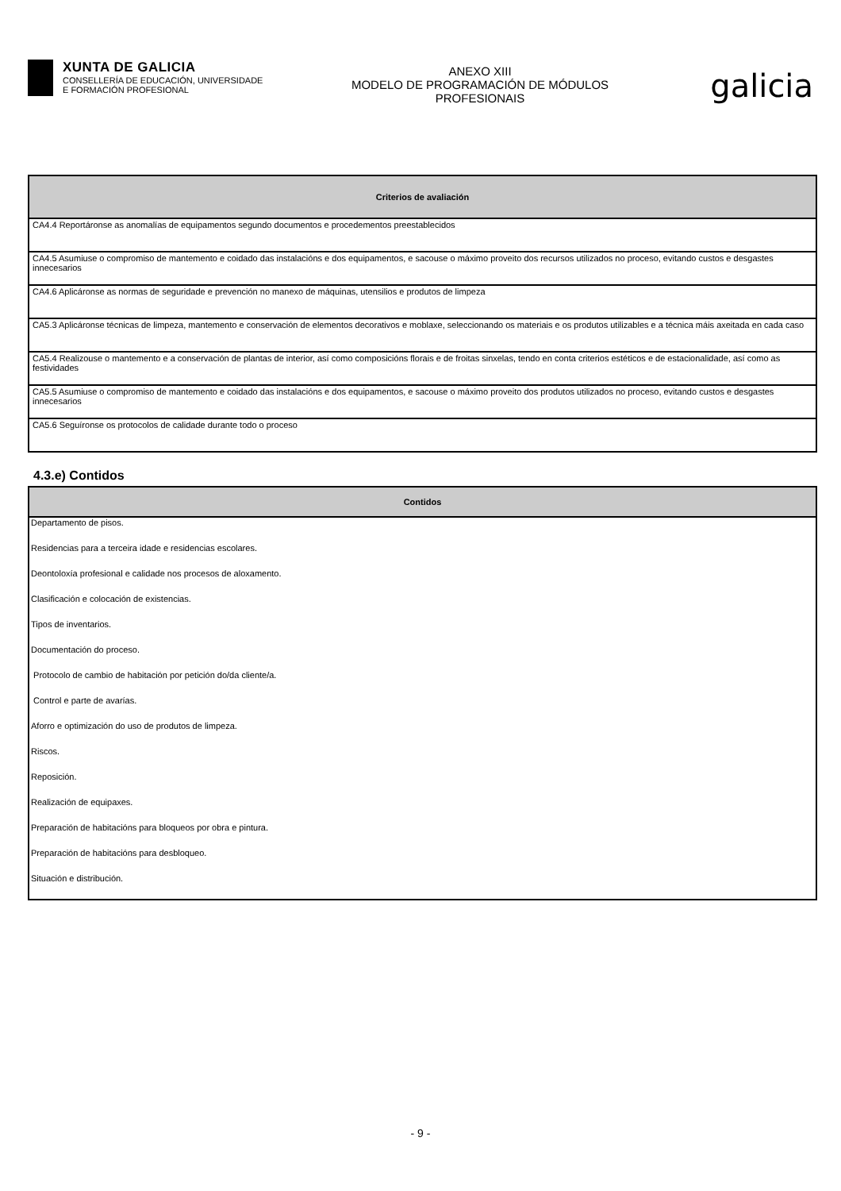XUNTA DE GALICIA
CONSELLERÍA DE EDUCACIÓN, UNIVERSIDADE
E FORMACIÓN PROFESIONAL
ANEXO XIII
MODELO DE PROGRAMACIÓN DE MÓDULOS
PROFESIONAIS
galicia
| Criterios de avaliación |
| --- |
| CA4.4 Reportáronse as anomalías de equipamentos segundo documentos e procedementos preestablecidos |
| CA4.5 Asumiuse o compromiso de mantemento e coidado das instalacións e dos equipamentos, e sacouse o máximo proveito dos recursos utilizados no proceso, evitando custos e desgastes innecesarios |
| CA4.6 Aplicáronse as normas de seguridade e prevención no manexo de máquinas, utensilios e produtos de limpeza |
| CA5.3 Aplicáronse técnicas de limpeza, mantemento e conservación de elementos decorativos e moblaxe, seleccionando os materiais e os produtos utilizables e a técnica máis axeitada en cada caso |
| CA5.4 Realizouse o mantemento e a conservación de plantas de interior, así como composicións florais e de froitas sinxelas, tendo en conta criterios estéticos e de estacionalidade, así como as festividades |
| CA5.5 Asumiuse o compromiso de mantemento e coidado das instalacións e dos equipamentos, e sacouse o máximo proveito dos produtos utilizados no proceso, evitando custos e desgastes innecesarios |
| CA5.6 Seguíronse os protocolos de calidade durante todo o proceso |
4.3.e) Contidos
| Contidos |
| --- |
| Departamento de pisos. |
| Residencias para a terceira idade e residencias escolares. |
| Deontoloxía profesional e calidade nos procesos de aloxamento. |
| Clasificación e colocación de existencias. |
| Tipos de inventarios. |
| Documentación do proceso. |
| Protocolo de cambio de habitación por petición do/da cliente/a. |
| Control e parte de avarías. |
| Aforro e optimización do uso de produtos de limpeza. |
| Riscos. |
| Reposición. |
| Realización de equipaxes. |
| Preparación de habitacións para bloqueos por obra e pintura. |
| Preparación de habitacións para desbloqueo. |
| Situación e distribución. |
- 9 -